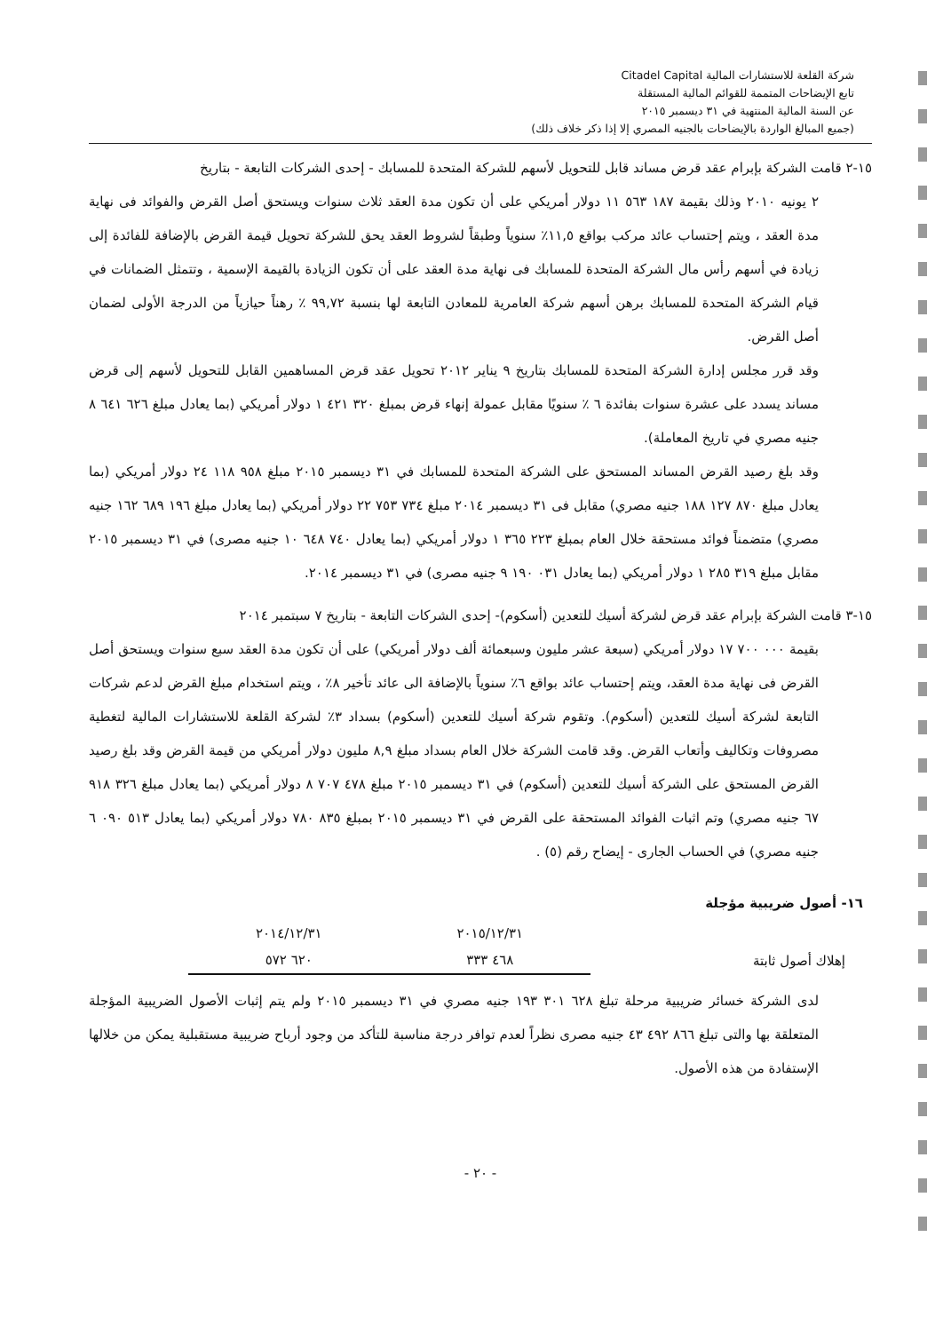شركة القلعة للاستشارات المالية Citadel Capital
تابع الإيضاحات المتممة للقوائم المالية المستقلة
عن السنة المالية المنتهية في ٣١ ديسمبر ٢٠١٥
(جميع المبالغ الواردة بالإيضاحات بالجنيه المصري إلا إذا ذكر خلاف ذلك)
١٥-٢ قامت الشركة بإبرام عقد قرض مساند قابل للتحويل لأسهم للشركة المتحدة للمسابك - إحدى الشركات التابعة - بتاريخ
٢ يونيه ٢٠١٠ وذلك بقيمة ١٨٧ ٥٦٣ ١١ دولار أمريكي على أن تكون مدة العقد ثلاث سنوات ويستحق أصل القرض والفوائد فى نهاية مدة العقد ، ويتم إحتساب عائد مركب بواقع ١١,٥٪ سنوياً وطبقاً لشروط العقد يحق للشركة تحويل قيمة القرض بالإضافة للفائدة إلى زيادة في أسهم رأس مال الشركة المتحدة للمسابك فى نهاية مدة العقد على أن تكون الزيادة بالقيمة الإسمية ، وتتمثل الضمانات في قيام الشركة المتحدة للمسابك برهن أسهم شركة العامرية للمعادن التابعة لها بنسبة ٩٩,٧٢ ٪ رهناً حيازياً من الدرجة الأولى لضمان أصل القرض.
وقد قرر مجلس إدارة الشركة المتحدة للمسابك بتاريخ ٩ يناير ٢٠١٢ تحويل عقد قرض المساهمين القابل للتحويل لأسهم إلى قرض مساند يسدد على عشرة سنوات بفائدة ٦ ٪ سنويًا مقابل عمولة إنهاء قرض بمبلغ ٣٢٠ ٤٢١ ١ دولار أمريكي (بما يعادل مبلغ ٦٢٦ ٦٤١ ٨ جنيه مصري في تاريخ المعاملة).
وقد بلغ رصيد القرض المساند المستحق على الشركة المتحدة للمسابك في ٣١ ديسمبر ٢٠١٥ مبلغ ٩٥٨ ١١٨ ٢٤ دولار أمريكي (بما يعادل مبلغ ٨٧٠ ١٢٧ ١٨٨ جنيه مصري) مقابل فى ٣١ ديسمبر ٢٠١٤ مبلغ ٧٣٤ ٧٥٣ ٢٢ دولار أمريكي (بما يعادل مبلغ ١٩٦ ٦٨٩ ١٦٢ جنيه مصري) متضمناً فوائد مستحقة خلال العام بمبلغ ٢٢٣ ٣٦٥ ١ دولار أمريكي (بما يعادل ٧٤٠ ٦٤٨ ١٠ جنيه مصرى) في ٣١ ديسمبر ٢٠١٥ مقابل مبلغ ٣١٩ ٢٨٥ ١ دولار أمريكي (بما يعادل ٠٣١ ١٩٠ ٩ جنيه مصرى) في ٣١ ديسمبر ٢٠١٤.
١٥-٣ قامت الشركة بإبرام عقد قرض لشركة أسيك للتعدين (أسكوم)- إحدى الشركات التابعة - بتاريخ ٧ سبتمبر ٢٠١٤
بقيمة ٠٠٠ ٧٠٠ ١٧ دولار أمريكي (سبعة عشر مليون وسبعمائة ألف دولار أمريكي) على أن تكون مدة العقد سبع سنوات ويستحق أصل القرض فى نهاية مدة العقد، ويتم إحتساب عائد بواقع ٦٪ سنوياً بالإضافة الى عائد تأخير ٨٪ ، ويتم استخدام مبلغ القرض لدعم شركات التابعة لشركة أسيك للتعدين (أسكوم). وتقوم شركة أسيك للتعدين (أسكوم) بسداد ٣٪ لشركة القلعة للاستشارات المالية لتغطية مصروفات وتكاليف وأتعاب القرض. وقد قامت الشركة خلال العام بسداد مبلغ ٨,٩ مليون دولار أمريكي من قيمة القرض وقد بلغ رصيد القرض المستحق على الشركة أسيك للتعدين (أسكوم) في ٣١ ديسمبر ٢٠١٥ مبلغ ٤٧٨ ٧٠٧ ٨ دولار أمريكي (بما يعادل مبلغ ٣٢٦ ٩١٨ ٦٧ جنيه مصري) وتم اثبات الفوائد المستحقة على القرض في ٣١ ديسمبر ٢٠١٥ بمبلغ ٨٣٥ ٧٨٠ دولار أمريكي (بما يعادل ٥١٣ ٠٩٠ ٦ جنيه مصري) في الحساب الجارى - إيضاح رقم (٥) .
١٦- أصول ضريبية مؤجلة
| | ٢٠١٥/١٢/٣١ | ٢٠١٤/١٢/٣١ |
| إهلاك أصول ثابتة | ٤٦٨ ٣٣٣ | ٦٢٠ ٥٧٢ |
لدى الشركة خسائر ضريبية مرحلة تبلغ ٦٢٨ ٣٠١ ١٩٣ جنيه مصري في ٣١ ديسمبر ٢٠١٥ ولم يتم إثبات الأصول الضريبية المؤجلة المتعلقة بها والتى تبلغ ٨٦٦ ٤٩٢ ٤٣ جنيه مصرى نظراً لعدم توافر درجة مناسبة للتأكد من وجود أرباح ضريبية مستقبلية يمكن من خلالها الإستفادة من هذه الأصول.
- ٢٠ -